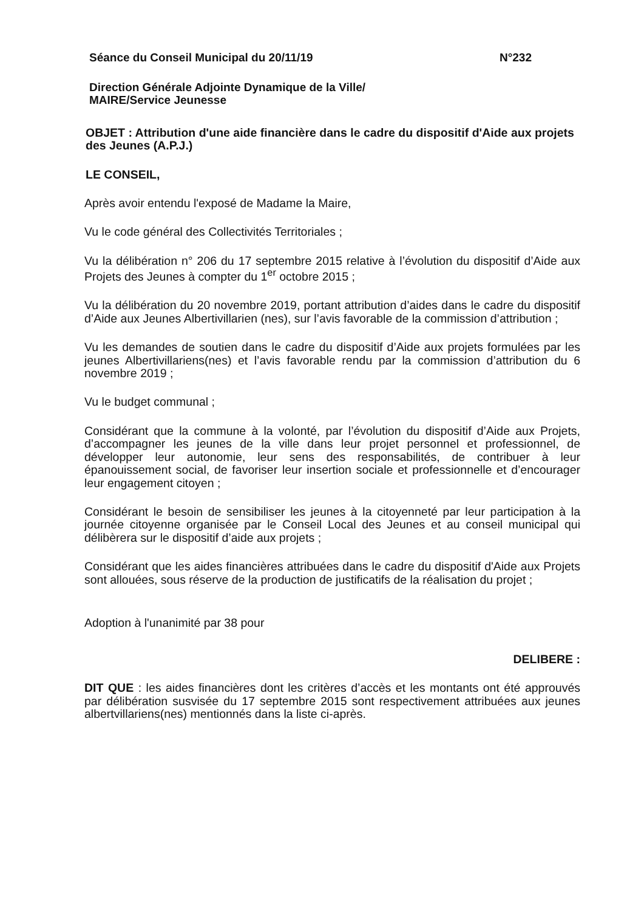Séance du Conseil Municipal du 20/11/19 N°232
Direction Générale Adjointe Dynamique de la Ville/
MAIRE/Service Jeunesse
OBJET : Attribution d'une aide financière dans le cadre du dispositif d'Aide aux projets des Jeunes (A.P.J.)
LE CONSEIL,
Après avoir entendu l'exposé de Madame la Maire,
Vu le code général des Collectivités Territoriales ;
Vu la délibération n° 206 du 17 septembre 2015 relative à l’évolution du dispositif d’Aide aux Projets des Jeunes à compter du 1<sup>er</sup> octobre 2015 ;
Vu la délibération du 20 novembre 2019, portant attribution d’aides dans le cadre du dispositif d’Aide aux Jeunes Albertivillarien (nes), sur l’avis favorable de la commission d’attribution ;
Vu les demandes de soutien dans le cadre du dispositif d’Aide aux projets formulées par les jeunes Albertivillariens(nes) et l’avis favorable rendu par la commission d’attribution du 6 novembre 2019 ;
Vu le budget communal ;
Considérant que la commune à la volonté, par l’évolution du dispositif d’Aide aux Projets, d’accompagner les jeunes de la ville dans leur projet personnel et professionnel, de développer leur autonomie, leur sens des responsabilités, de contribuer à leur épanouissement social, de favoriser leur insertion sociale et professionnelle et d’encourager leur engagement citoyen ;
Considérant le besoin de sensibiliser les jeunes à la citoyenneté par leur participation à la journée citoyenne organisée par le Conseil Local des Jeunes et au conseil municipal qui délibèrera sur le dispositif d’aide aux projets ;
Considérant que les aides financières attribuées dans le cadre du dispositif d'Aide aux Projets sont allouées, sous réserve de la production de justificatifs de la réalisation du projet ;
Adoption à l'unanimité par 38 pour
DELIBERE :
DIT QUE : les aides financières dont les critères d’accès et les montants ont été approuvés par délibération susvisée du 17 septembre 2015 sont respectivement attribuées aux jeunes albertvillariens(nes) mentionnés dans la liste ci-après.